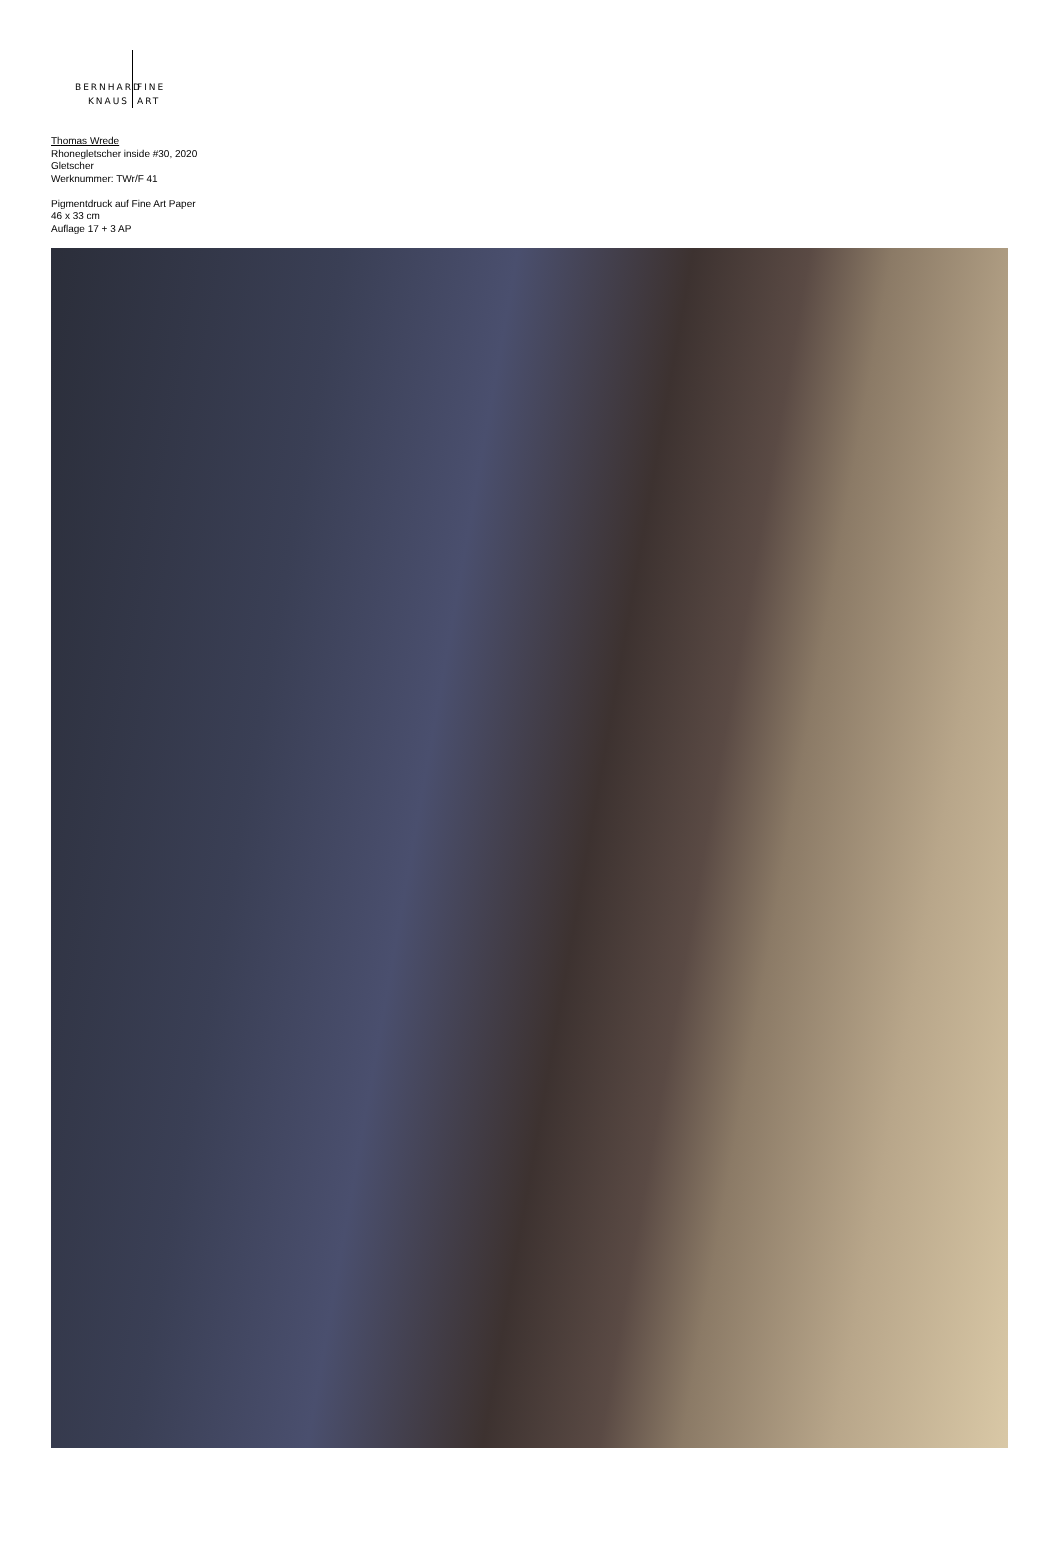BERNHARD FINE
KNAUS ART
Thomas Wrede
Rhonegletscher inside #30, 2020
Gletscher
Werknummer: TWr/F 41
Pigmentdruck auf Fine Art Paper
46 x 33 cm
Auflage 17 + 3 AP